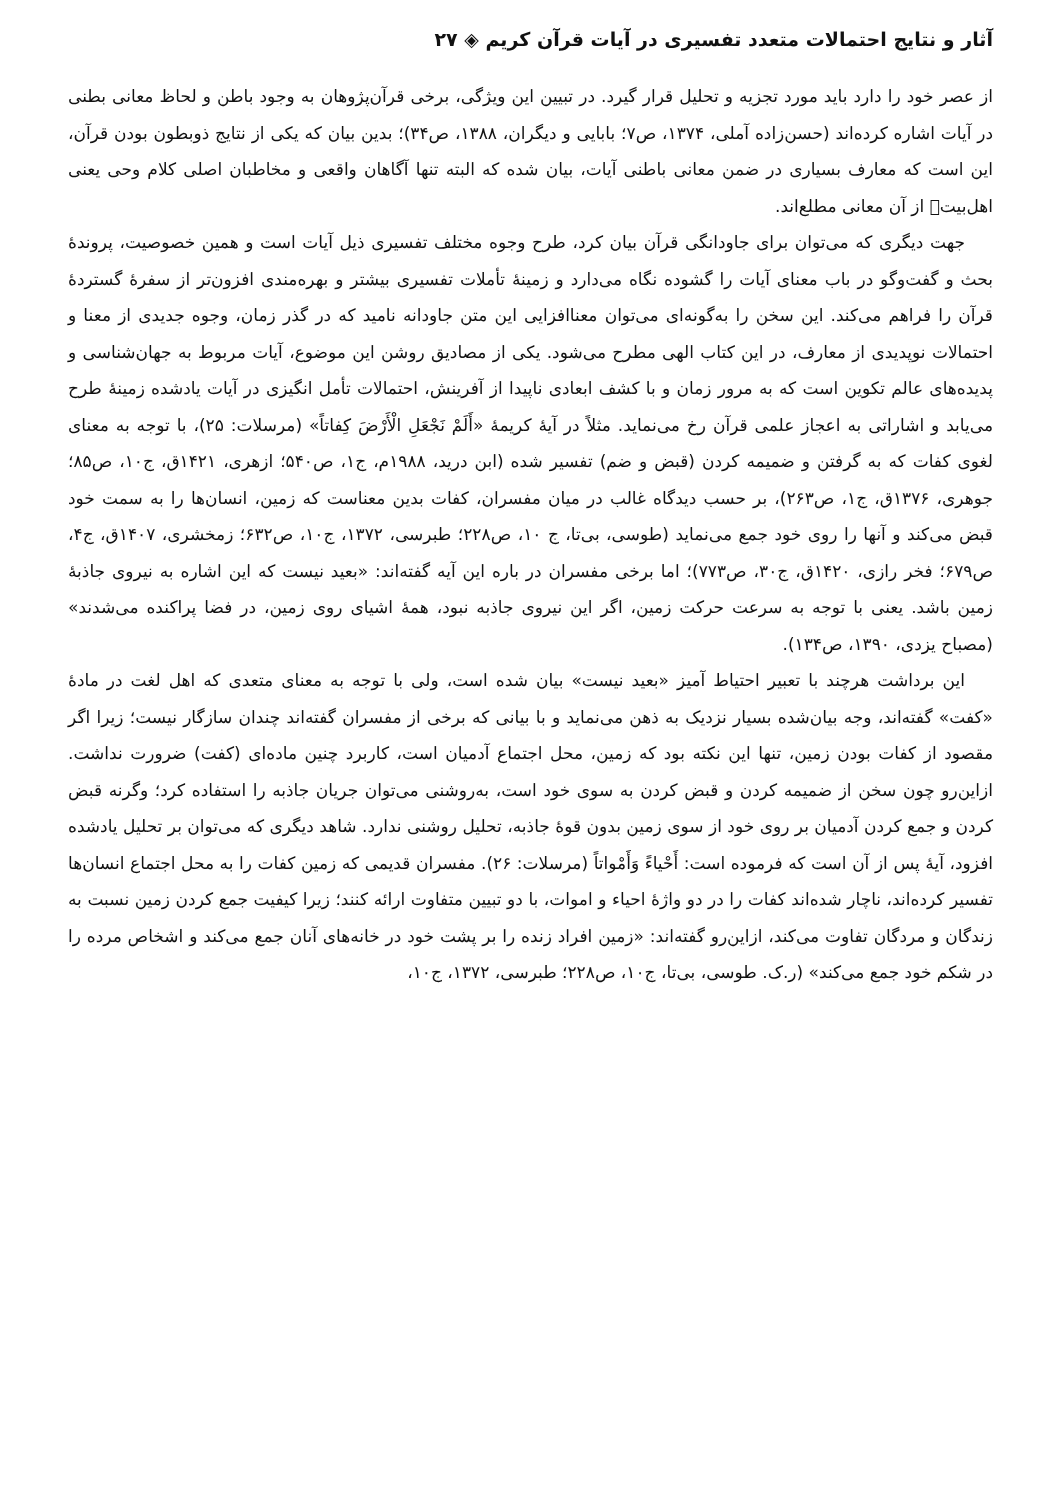آثار و نتایج احتمالات متعدد تفسیری در آیات قرآن کریم ◈ ۲۷
از عصر خود را دارد باید مورد تجزیه و تحلیل قرار گیرد. در تبیین این ویژگی، برخی قرآن‌پژوهان به وجود باطن و لحاظ معانی بطنی در آیات اشاره کرده‌اند (حسن‌زاده آملی، ۱۳۷۴، ص۷؛ بابایی و دیگران، ۱۳۸۸، ص۳۴)؛ بدین بیان که یکی از نتایج ذوبطون بودن قرآن، این است که معارف بسیاری در ضمن معانی باطنی آیات، بیان شده که البته تنها آگاهان واقعی و مخاطبان اصلی کلام وحی یعنی اهل‌بیت﷩ از آن معانی مطلع‌اند.
جهت دیگری که می‌توان برای جاودانگی قرآن بیان کرد، طرح وجوه مختلف تفسیری ذیل آیات است و همین خصوصیت، پروندهٔ بحث و گفت‌وگو در باب معنای آیات را گشوده نگاه می‌دارد و زمینهٔ تأملات تفسیری بیشتر و بهره‌مندی افزون‌تر از سفرهٔ گستردهٔ قرآن را فراهم می‌کند. این سخن را به‌گونه‌ای می‌توان معناافزایی این متن جاودانه نامید که در گذر زمان، وجوه جدیدی از معنا و احتمالات نوپدیدی از معارف، در این کتاب الهی مطرح می‌شود. یکی از مصادیق روشن این موضوع، آیات مربوط به جهان‌شناسی و پدیده‌های عالم تکوین است که به مرور زمان و با کشف ابعادی ناپیدا از آفرینش، احتمالات تأمل انگیزی در آیات یادشده زمینهٔ طرح می‌یابد و اشاراتی به اعجاز علمی قرآن رخ می‌نماید. مثلاً در آیهٔ کریمهٔ «أَلَمْ نَجْعَلِ الْأَرْضَ كِفاتاً» (مرسلات: ۲۵)، با توجه به معنای لغوی کفات که به گرفتن و ضمیمه کردن (قبض و ضم) تفسیر شده (ابن درید، ۱۹۸۸م، ج۱، ص۵۴۰؛ ازهری، ۱۴۲۱ق، ج۱۰، ص۸۵؛ جوهری، ۱۳۷۶ق، ج۱، ص۲۶۳)، بر حسب دیدگاه غالب در میان مفسران، کفات بدین معناست که زمین، انسان‌ها را به سمت خود قبض می‌کند و آنها را روی خود جمع می‌نماید (طوسی، بی‌تا، ج ۱۰، ص۲۲۸؛ طبرسی، ۱۳۷۲، ج۱۰، ص۶۳۲؛ زمخشری، ۱۴۰۷ق، ج۴، ص۶۷۹؛ فخر رازی، ۱۴۲۰ق، ج۳۰، ص۷۷۳)؛ اما برخی مفسران در باره این آیه گفته‌اند: «بعید نیست که این اشاره به نیروی جاذبهٔ زمین باشد. یعنی با توجه به سرعت حرکت زمین، اگر این نیروی جاذبه نبود، همهٔ اشیای روی زمین، در فضا پراکنده می‌شدند» (مصباح یزدی، ۱۳۹۰، ص۱۳۴).
این برداشت هرچند با تعبیر احتیاط آمیز «بعید نیست» بیان شده است، ولی با توجه به معنای متعدی که اهل لغت در مادهٔ «کفت» گفته‌اند، وجه بیان‌شده بسیار نزدیک به ذهن می‌نماید و با بیانی که برخی از مفسران گفته‌اند چندان سازگار نیست؛ زیرا اگر مقصود از کفات بودن زمین، تنها این نکته بود که زمین، محل اجتماع آدمیان است، کاربرد چنین ماده‌ای (کفت) ضرورت نداشت. ازاین‌رو چون سخن از ضمیمه کردن و قبض کردن به سوی خود است، به‌روشنی می‌توان جریان جاذبه را استفاده کرد؛ وگرنه قبض کردن و جمع کردن آدمیان بر روی خود از سوی زمین بدون قوهٔ جاذبه، تحلیل روشنی ندارد. شاهد دیگری که می‌توان بر تحلیل یادشده افزود، آیهٔ پس از آن است که فرموده است: أَحْياءً وَأَمْواتاً (مرسلات: ۲۶). مفسران قدیمی که زمین کفات را به محل اجتماع انسان‌ها تفسیر کرده‌اند، ناچار شده‌اند کفات را در دو واژهٔ احیاء و اموات، با دو تبیین متفاوت ارائه کنند؛ زیرا کیفیت جمع کردن زمین نسبت به زندگان و مردگان تفاوت می‌کند، ازاین‌رو گفته‌اند: «زمین افراد زنده را بر پشت خود در خانه‌های آنان جمع می‌کند و اشخاص مرده را در شکم خود جمع می‌کند» (ر.ک. طوسی، بی‌تا، ج۱۰، ص۲۲۸؛ طبرسی، ۱۳۷۲، ج۱۰،